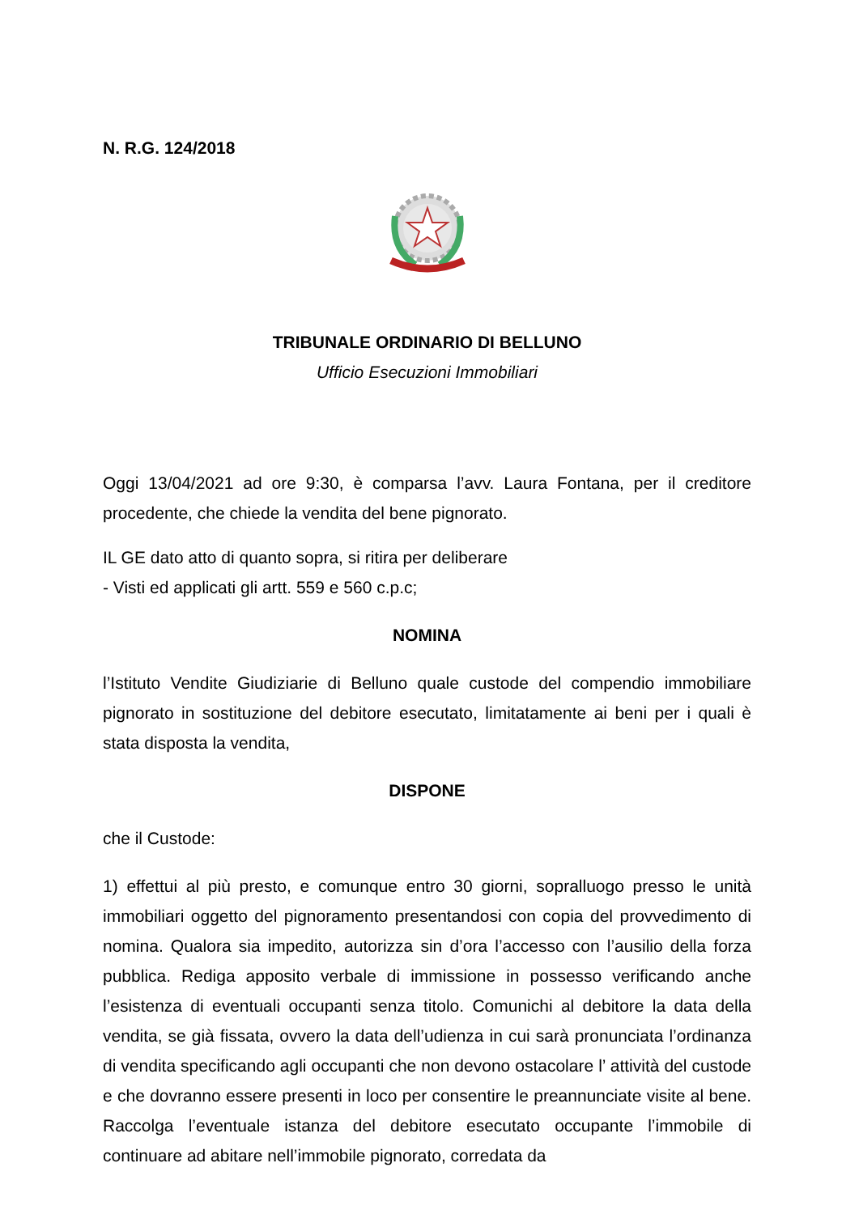N. R.G. 124/2018
TRIBUNALE ORDINARIO DI BELLUNO
Ufficio Esecuzioni Immobiliari
Oggi 13/04/2021 ad ore 9:30, è comparsa l’avv. Laura Fontana, per il creditore procedente, che chiede la vendita del bene pignorato.
IL GE dato atto di quanto sopra, si ritira per deliberare
- Visti ed applicati gli artt. 559 e 560 c.p.c;
NOMINA
l’Istituto Vendite Giudiziarie di Belluno quale custode del compendio immobiliare pignorato in sostituzione del debitore esecutato, limitatamente ai beni per i quali è stata disposta la vendita,
DISPONE
che il Custode:
1) effettui al più presto, e comunque entro 30 giorni, sopralluogo presso le unità immobiliari oggetto del pignoramento presentandosi con copia del provvedimento di nomina. Qualora sia impedito, autorizza sin d’ora l’accesso con l’ausilio della forza pubblica. Rediga apposito verbale di immissione in possesso verificando anche l’esistenza di eventuali occupanti senza titolo. Comunichi al debitore la data della vendita, se già fissata, ovvero la data dell’udienza in cui sarà pronunciata l’ordinanza di vendita specificando agli occupanti che non devono ostacolare l’ attività del custode e che dovranno essere presenti in loco per consentire le preannunciate visite al bene. Raccolga l’eventuale istanza del debitore esecutato occupante l’immobile di continuare ad abitare nell’immobile pignorato, corredata da